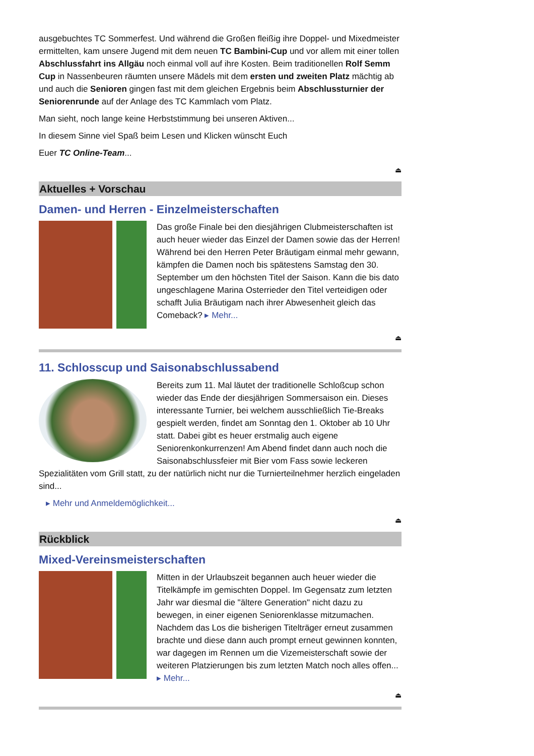ausgebuchtes TC Sommerfest. Und während die Großen fleißig ihre Doppel- und Mixedmeister ermittelten, kam unsere Jugend mit dem neuen TC Bambini-Cup und vor allem mit einer tollen Abschlussfahrt ins Allgäu noch einmal voll auf ihre Kosten. Beim traditionellen Rolf Semm Cup in Nassenbeuren räumten unsere Mädels mit dem ersten und zweiten Platz mächtig ab und auch die Senioren gingen fast mit dem gleichen Ergebnis beim Abschlussturnier der Seniorenrunde auf der Anlage des TC Kammlach vom Platz.
Man sieht, noch lange keine Herbststimmung bei unseren Aktiven...
In diesem Sinne viel Spaß beim Lesen und Klicken wünscht Euch
Euer TC Online-Team...
⏏
Aktuelles + Vorschau
Damen- und Herren - Einzelmeisterschaften
Das große Finale bei den diesjährigen Clubmeisterschaften ist auch heuer wieder das Einzel der Damen sowie das der Herren! Während bei den Herren Peter Bräutigam einmal mehr gewann, kämpfen die Damen noch bis spätestens Samstag den 30. September um den höchsten Titel der Saison. Kann die bis dato ungeschlagene Marina Osterrieder den Titel verteidigen oder schafft Julia Bräutigam nach ihrer Abwesenheit gleich das Comeback? ▸ Mehr...
⏏
11. Schlosscup und Saisonabschlussabend
Bereits zum 11. Mal läutet der traditionelle Schloßcup schon wieder das Ende der diesjährigen Sommersaison ein. Dieses interessante Turnier, bei welchem ausschließlich Tie-Breaks gespielt werden, findet am Sonntag den 1. Oktober ab 10 Uhr statt. Dabei gibt es heuer erstmalig auch eigene Seniorenkonkurrenzen! Am Abend findet dann auch noch die Saisonabschlussfeier mit Bier vom Fass sowie leckeren Spezialitäten vom Grill statt, zu der natürlich nicht nur die Turnierteilnehmer herzlich eingeladen sind...
▸ Mehr und Anmeldemöglichkeit...
⏏
Rückblick
Mixed-Vereinsmeisterschaften
Mitten in der Urlaubszeit begannen auch heuer wieder die Titelkämpfe im gemischten Doppel. Im Gegensatz zum letzten Jahr war diesmal die "ältere Generation" nicht dazu zu bewegen, in einer eigenen Seniorenklasse mitzumachen. Nachdem das Los die bisherigen Titelträger erneut zusammen brachte und diese dann auch prompt erneut gewinnen konnten, war dagegen im Rennen um die Vizemeisterschaft sowie der weiteren Platzierungen bis zum letzten Match noch alles offen... ▸ Mehr...
⏏